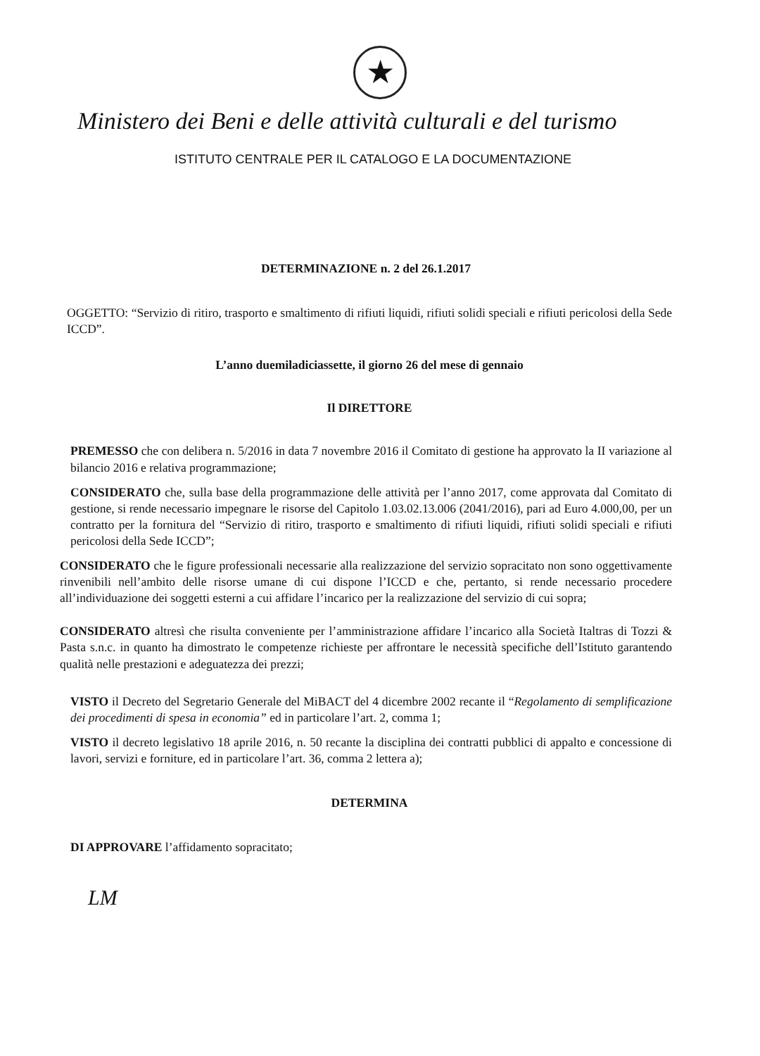★
Ministero dei Beni e delle attività culturali e del turismo
ISTITUTO CENTRALE PER IL CATALOGO E LA DOCUMENTAZIONE
DETERMINAZIONE n. 2 del 26.1.2017
OGGETTO: “Servizio di ritiro, trasporto e smaltimento di rifiuti liquidi, rifiuti solidi speciali e rifiuti pericolosi della Sede ICCD”.
L’anno duemiladiciassette, il giorno 26 del mese di gennaio
Il DIRETTORE
PREMESSO che con delibera n. 5/2016 in data 7 novembre 2016 il Comitato di gestione ha approvato la II variazione al bilancio 2016 e relativa programmazione;
CONSIDERATO che, sulla base della programmazione delle attività per l’anno 2017, come approvata dal Comitato di gestione, si rende necessario impegnare le risorse del Capitolo 1.03.02.13.006 (2041/2016), pari ad Euro 4.000,00, per un contratto per la fornitura del “Servizio di ritiro, trasporto e smaltimento di rifiuti liquidi, rifiuti solidi speciali e rifiuti pericolosi della Sede ICCD”;
CONSIDERATO che le figure professionali necessarie alla realizzazione del servizio sopracitato non sono oggettivamente rinvenibili nell’ambito delle risorse umane di cui dispone l’ICCD e che, pertanto, si rende necessario procedere all’individuazione dei soggetti esterni a cui affidare l’incarico per la realizzazione del servizio di cui sopra;
CONSIDERATO altresì che risulta conveniente per l’amministrazione affidare l’incarico alla Società Italtras di Tozzi & Pasta s.n.c. in quanto ha dimostrato le competenze richieste per affrontare le necessità specifiche dell’Istituto garantendo qualità nelle prestazioni e adeguatezza dei prezzi;
VISTO il Decreto del Segretario Generale del MiBACT del 4 dicembre 2002 recante il “Regolamento di semplificazione dei procedimenti di spesa in economia” ed in particolare l’art. 2, comma 1;
VISTO il decreto legislativo 18 aprile 2016, n. 50 recante la disciplina dei contratti pubblici di appalto e concessione di lavori, servizi e forniture, ed in particolare l’art. 36, comma 2 lettera a);
DETERMINA
DI APPROVARE l’affidamento sopracitato;
LM